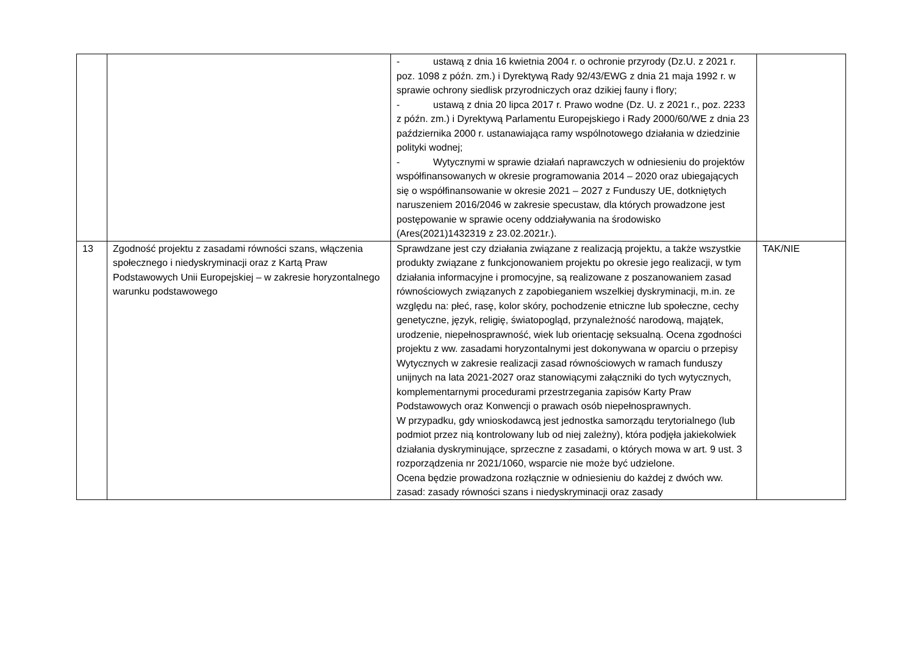| | | - ustawą z dnia 16 kwietnia 2004 r. o ochronie przyrody (Dz.U. z 2021 r. poz. 1098 z późn. zm.) i Dyrektywą Rady 92/43/EWG z dnia 21 maja 1992 r. w sprawie ochrony siedlisk przyrodniczych oraz dzikiej fauny i flory; - ustawą z dnia 20 lipca 2017 r. Prawo wodne (Dz. U. z 2021 r., poz. 2233 z późn. zm.) i Dyrektywą Parlamentu Europejskiego i Rady 2000/60/WE z dnia 23 października 2000 r. ustanawiająca ramy wspólnotowego działania w dziedzinie polityki wodnej; - Wytycznymi w sprawie działań naprawczych w odniesieniu do projektów współfinansowanych w okresie programowania 2014 – 2020 oraz ubiegających się o współfinansowanie w okresie 2021 – 2027 z Funduszy UE, dotkniętych naruszeniem 2016/2046 w zakresie specustaw, dla których prowadzone jest postępowanie w sprawie oceny oddziaływania na środowisko (Ares(2021)1432319 z 23.02.2021r.). | |
| 13 | Zgodność projektu z zasadami równości szans, włączenia społecznego i niedyskryminacji oraz z Kartą Praw Podstawowych Unii Europejskiej – w zakresie horyzontalnego warunku podstawowego | Sprawdzane jest czy działania związane z realizacją projektu, a także wszystkie produkty związane z funkcjonowaniem projektu po okresie jego realizacji, w tym działania informacyjne i promocyjne, są realizowane z poszanowaniem zasad równościowych związanych z zapobieganiem wszelkiej dyskryminacji, m.in. ze względu na: płeć, rasę, kolor skóry, pochodzenie etniczne lub społeczne, cechy genetyczne, język, religię, światopogląd, przynależność narodową, majątek, urodzenie, niepełnosprawność, wiek lub orientację seksualną. Ocena zgodności projektu z ww. zasadami horyzontalnymi jest dokonywana w oparciu o przepisy Wytycznych w zakresie realizacji zasad równościowych w ramach funduszy unijnych na lata 2021-2027 oraz stanowiącymi załączniki do tych wytycznych, komplementarnymi procedurami przestrzegania zapisów Karty Praw Podstawowych oraz Konwencji o prawach osób niepełnosprawnych. W przypadku, gdy wnioskodawcą jest jednostka samorządu terytorialnego (lub podmiot przez nią kontrolowany lub od niej zależny), która podjęła jakiekolwiek działania dyskryminujące, sprzeczne z zasadami, o których mowa w art. 9 ust. 3 rozporządzenia nr 2021/1060, wsparcie nie może być udzielone. Ocena będzie prowadzona rozłącznie w odniesieniu do każdej z dwóch ww. zasad: zasady równości szans i niedyskryminacji oraz zasady | TAK/NIE |